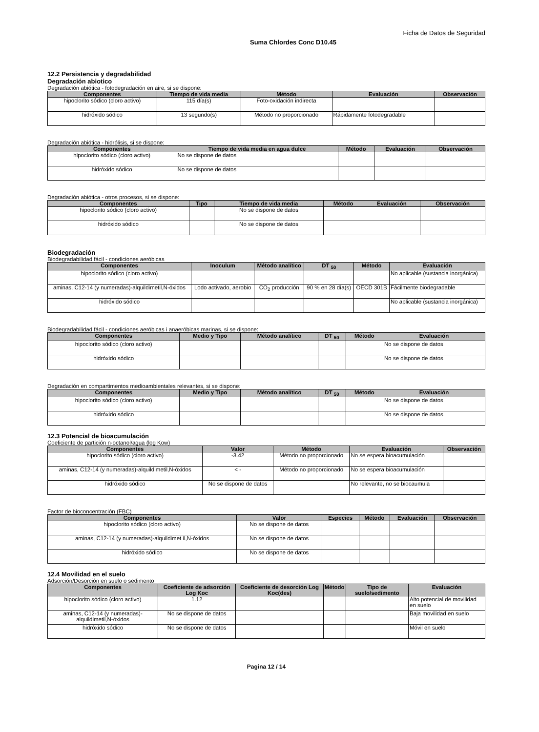Ficha de Datos de Seguridad
Suma Chlordes Conc D10.45
12.2 Persistencia y degradabilidad
Degradación abiotico
Degradación abiótica - fotodegradación en aire, si se dispone:
| Componentes | Tiempo de vida media | Método | Evaluación | Observación |
| --- | --- | --- | --- | --- |
| hipoclorito sódico (cloro activo) | 115 día(s) | Foto-oxidación indirecta | | |
| hidróxido sódico | 13 segundo(s) | Método no proporcionado | Rápidamente fotodegradable | |
Degradación abiótica - hidrólisis, si se dispone:
| Componentes | Tiempo de vida media en agua dulce | Método | Evaluación | Observación |
| --- | --- | --- | --- | --- |
| hipoclorito sódico (cloro activo) | No se dispone de datos | | | |
| hidróxido sódico | No se dispone de datos | | | |
Degradación abiótica - otros procesos, si se dispone:
| Componentes | Tipo | Tiempo de vida media | Método | Evaluación | Observación |
| --- | --- | --- | --- | --- | --- |
| hipoclorito sódico (cloro activo) | | No se dispone de datos | | | |
| hidróxido sódico | | No se dispone de datos | | | |
Biodegradación
Biodegradabilidad fácil - condiciones aeróbicas
| Componentes | Inoculum | Método analítico | DT <sub>50</sub> | Método | Evaluación |
| --- | --- | --- | --- | --- | --- |
| hipoclorito sódico (cloro activo) | | | | | No aplicable (sustancia inorgánica) |
| aminas, C12-14 (y numeradas)-alquildimetil,N-óxidos | Lodo activado, aerobio | CO<sub>2</sub> producción | 90 % en 28 día(s) | OECD 301B | Fácilmente biodegradable |
| hidróxido sódico | | | | | No aplicable (sustancia inorgánica) |
Biodegradabilidad fácil - condiciones aeróbicas i anaeróbicas marinas, si se dispone:
| Componentes | Medio y Tipo | Método analítico | DT <sub>50</sub> | Método | Evaluación |
| --- | --- | --- | --- | --- | --- |
| hipoclorito sódico (cloro activo) | | | | | No se dispone de datos |
| hidróxido sódico | | | | | No se dispone de datos |
Degradación en compartimentos medioambientales relevantes, si se dispone:
| Componentes | Medio y Tipo | Método analítico | DT <sub>50</sub> | Método | Evaluación |
| --- | --- | --- | --- | --- | --- |
| hipoclorito sódico (cloro activo) | | | | | No se dispone de datos |
| hidróxido sódico | | | | | No se dispone de datos |
12.3 Potencial de bioacumulación
Coeficiente de partición n-octanol/agua (log Kow)
| Componentes | Valor | Método | Evaluación | Observación |
| --- | --- | --- | --- | --- |
| hipoclorito sódico (cloro activo) | -3.42 | Método no proporcionado | No se espera bioacumulación | |
| aminas, C12-14 (y numeradas)-alquildimetil,N-óxidos | < - | Método no proporcionado | No se espera bioacumulación | |
| hidróxido sódico | No se dispone de datos | | No relevante, no se biocaumula | |
Factor de bioconcentración (FBC)
| Componentes | Valor | Especies | Método | Evaluación | Observación |
| --- | --- | --- | --- | --- | --- |
| hipoclorito sódico (cloro activo) | No se dispone de datos | | | | |
| aminas, C12-14 (y numeradas)-alquildimet il,N-óxidos | No se dispone de datos | | | | |
| hidróxido sódico | No se dispone de datos | | | | |
12.4 Movilidad en el suelo
Adsorción/Desorción en suelo o sedimento
| Componentes | Coeficiente de adsorción Log Koc | Coeficiente de desorción Log Koc(des) | Método | Tipo de suelo/sedimento | Evaluación |
| --- | --- | --- | --- | --- | --- |
| hipoclorito sódico (cloro activo) | 1.12 | | | | Alto potencial de movilidad en suelo |
| aminas, C12-14 (y numeradas)-alquildimetil,N-óxidos | No se dispone de datos | | | | Baja movilidad en suelo |
| hidróxido sódico | No se dispone de datos | | | | Móvil en suelo |
Pagina 12 / 14